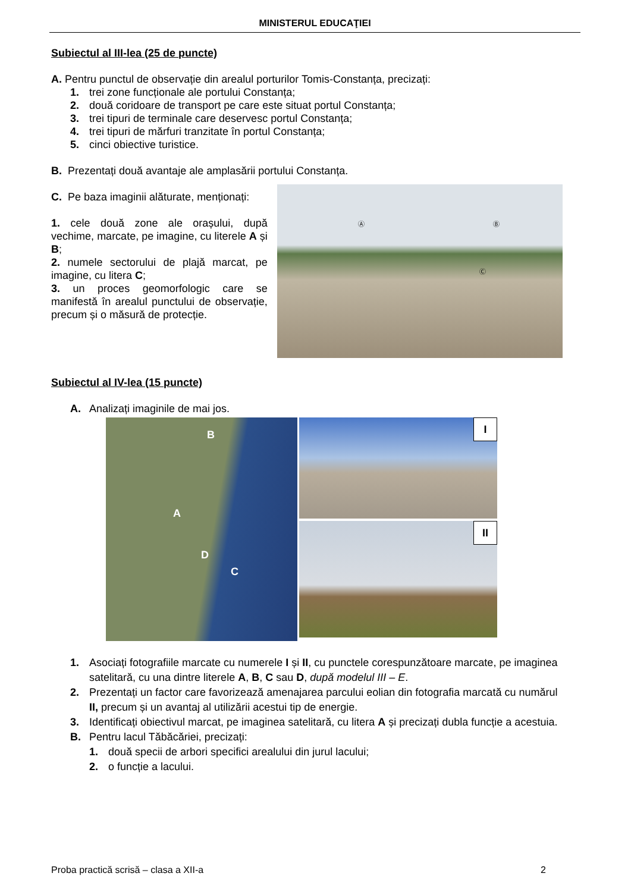MINISTERUL EDUCAŢIEI
Subiectul al III-lea (25 de puncte)
A. Pentru punctul de observație din arealul porturilor Tomis-Constanța, precizați:
1. trei zone funcționale ale portului Constanța;
2. două coridoare de transport pe care este situat portul Constanța;
3. trei tipuri de terminale care deservesc portul Constanța;
4. trei tipuri de mărfuri tranzitate în portul Constanța;
5. cinci obiective turistice.
B. Prezentați două avantaje ale amplasării portului Constanța.
C. Pe baza imaginii alăturate, menționați:
1. cele două zone ale orașului, după vechime, marcate, pe imagine, cu literele A și B;
2. numele sectorului de plajă marcat, pe imagine, cu litera C;
3. un proces geomorfologic care se manifestă în arealul punctului de observație, precum și o măsură de protecție.
Ⓐ Ⓑ
Ⓒ
Subiectul al IV-lea (15 puncte)
A. Analizați imaginile de mai jos.
B
A
D
C
I
II
1. Asociați fotografiile marcate cu numerele I și II, cu punctele corespunzătoare marcate, pe imaginea satelitară, cu una dintre literele A, B, C sau D, după modelul III – E.
2. Prezentați un factor care favorizează amenajarea parcului eolian din fotografia marcată cu numărul II, precum și un avantaj al utilizării acestui tip de energie.
3. Identificați obiectivul marcat, pe imaginea satelitară, cu litera A și precizați dubla funcție a acestuia.
B. Pentru lacul Tăbăcăriei, precizați:
1. două specii de arbori specifici arealului din jurul lacului;
2. o funcție a lacului.
Proba practică scrisă – clasa a XII-a 2